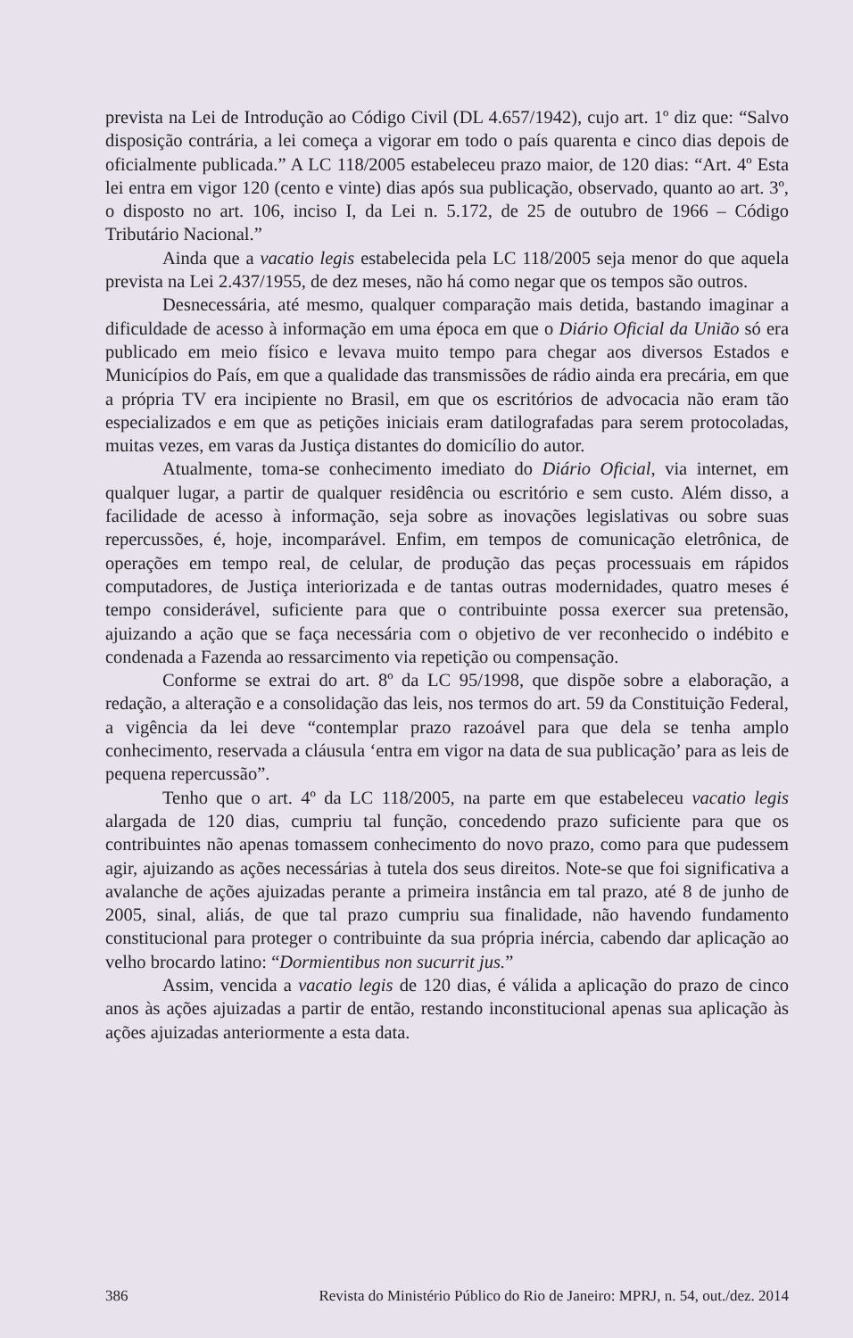prevista na Lei de Introdução ao Código Civil (DL 4.657/1942), cujo art. 1º diz que: “Salvo disposição contrária, a lei começa a vigorar em todo o país quarenta e cinco dias depois de oficialmente publicada.” A LC 118/2005 estabeleceu prazo maior, de 120 dias: “Art. 4º Esta lei entra em vigor 120 (cento e vinte) dias após sua publicação, observado, quanto ao art. 3º, o disposto no art. 106, inciso I, da Lei n. 5.172, de 25 de outubro de 1966 – Código Tributário Nacional.”
Ainda que a vacatio legis estabelecida pela LC 118/2005 seja menor do que aquela prevista na Lei 2.437/1955, de dez meses, não há como negar que os tempos são outros.
Desnecessária, até mesmo, qualquer comparação mais detida, bastando imaginar a dificuldade de acesso à informação em uma época em que o Diário Oficial da União só era publicado em meio físico e levava muito tempo para chegar aos diversos Estados e Municípios do País, em que a qualidade das transmissões de rádio ainda era precária, em que a própria TV era incipiente no Brasil, em que os escritórios de advocacia não eram tão especializados e em que as petições iniciais eram datilografadas para serem protocoladas, muitas vezes, em varas da Justiça distantes do domicílio do autor.
Atualmente, toma-se conhecimento imediato do Diário Oficial, via internet, em qualquer lugar, a partir de qualquer residência ou escritório e sem custo. Além disso, a facilidade de acesso à informação, seja sobre as inovações legislativas ou sobre suas repercussões, é, hoje, incomparável. Enfim, em tempos de comunicação eletrônica, de operações em tempo real, de celular, de produção das peças processuais em rápidos computadores, de Justiça interiorizada e de tantas outras modernidades, quatro meses é tempo considerável, suficiente para que o contribuinte possa exercer sua pretensão, ajuizando a ação que se faça necessária com o objetivo de ver reconhecido o indébito e condenada a Fazenda ao ressarcimento via repetição ou compensação.
Conforme se extrai do art. 8º da LC 95/1998, que dispõe sobre a elaboração, a redação, a alteração e a consolidação das leis, nos termos do art. 59 da Constituição Federal, a vigência da lei deve “contemplar prazo razoável para que dela se tenha amplo conhecimento, reservada a cláusula ‘entra em vigor na data de sua publicação’ para as leis de pequena repercussão”.
Tenho que o art. 4º da LC 118/2005, na parte em que estabeleceu vacatio legis alargada de 120 dias, cumpriu tal função, concedendo prazo suficiente para que os contribuintes não apenas tomassem conhecimento do novo prazo, como para que pudessem agir, ajuizando as ações necessárias à tutela dos seus direitos. Note-se que foi significativa a avalanche de ações ajuizadas perante a primeira instância em tal prazo, até 8 de junho de 2005, sinal, aliás, de que tal prazo cumpriu sua finalidade, não havendo fundamento constitucional para proteger o contribuinte da sua própria inércia, cabendo dar aplicação ao velho brocardo latino: “Dormientibus non sucurrit jus.”
Assim, vencida a vacatio legis de 120 dias, é válida a aplicação do prazo de cinco anos às ações ajuizadas a partir de então, restando inconstitucional apenas sua aplicação às ações ajuizadas anteriormente a esta data.
386 Revista do Ministério Público do Rio de Janeiro: MPRJ, n. 54, out./dez. 2014